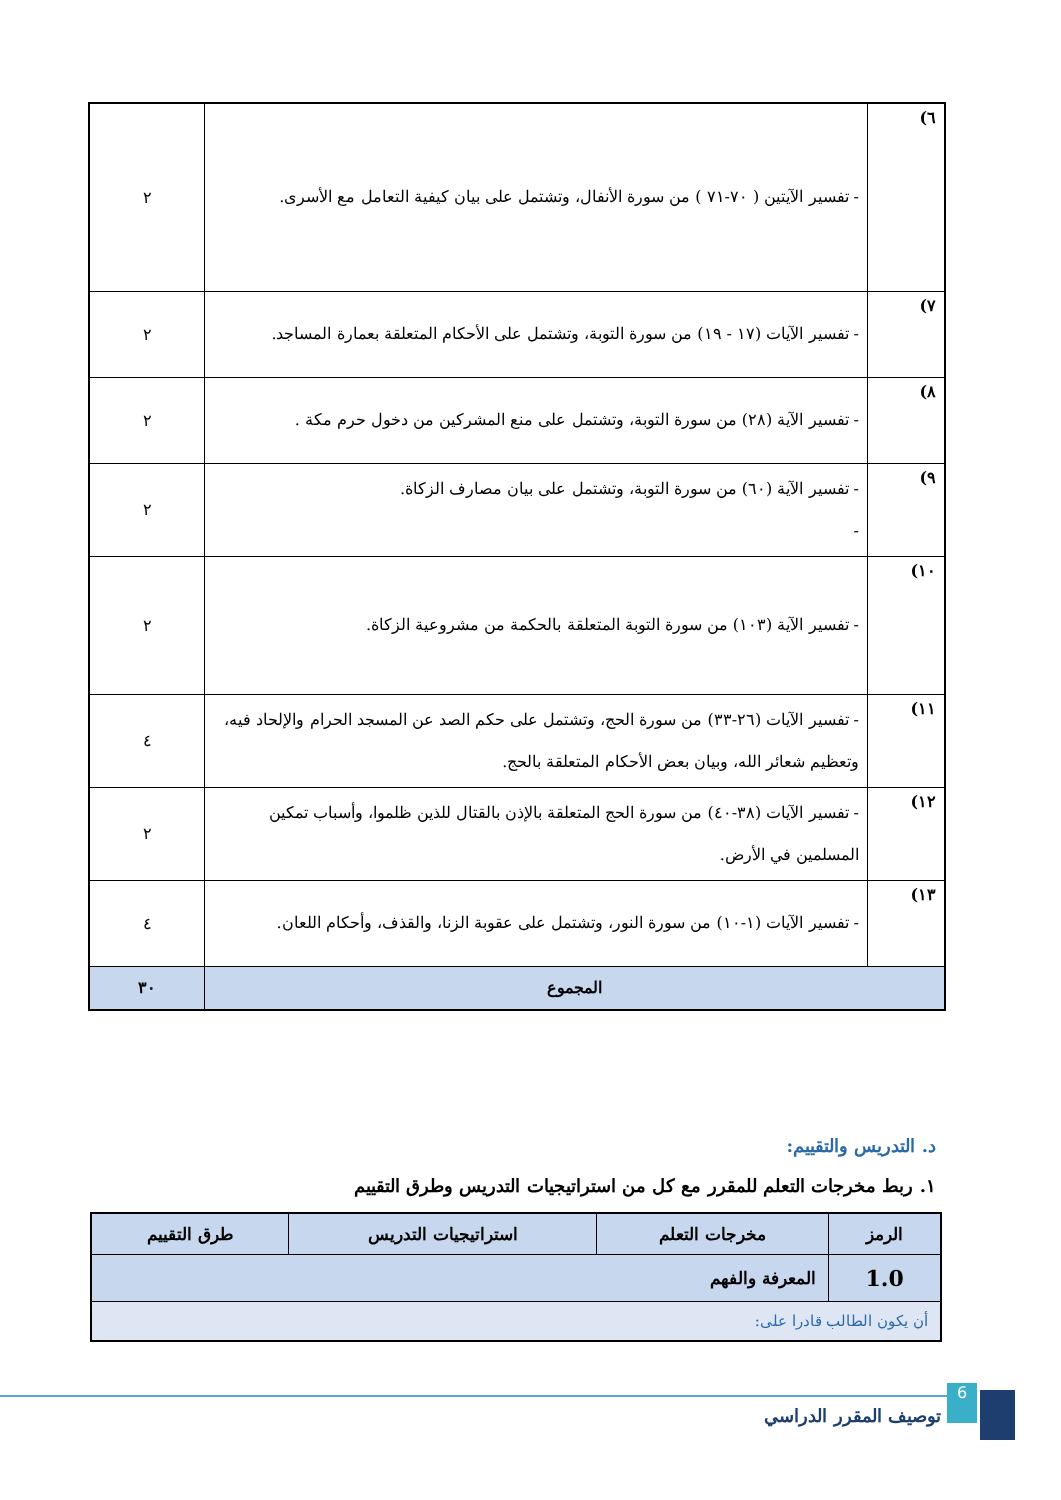| ٦) | - تفسير الآيتين ( ٧٠-٧١ ) من سورة الأنفال، وتشتمل على بيان كيفية التعامل مع الأسرى. | ٢ |
| ٧) | - تفسير الآيات (١٧ - ١٩) من سورة التوبة، وتشتمل على الأحكام المتعلقة بعمارة المساجد. | ٢ |
| ٨) | - تفسير الآية (٢٨) من سورة التوبة، وتشتمل على منع المشركين من دخول حرم مكة . | ٢ |
| ٩) | - تفسير الآية (٦٠) من سورة التوبة، وتشتمل على بيان مصارف الزكاة. - | ٢ |
| ١٠) | - تفسير الآية (١٠٣) من سورة التوبة المتعلقة بالحكمة من مشروعية الزكاة. | ٢ |
| ١١) | - تفسير الآيات (٢٦-٣٣) من سورة الحج، وتشتمل على حكم الصد عن المسجد الحرام والإلحاد فيه، وتعظيم شعائر الله، وبيان بعض الأحكام المتعلقة بالحج. | ٤ |
| ١٢) | - تفسير الآيات (٣٨-٤٠) من سورة الحج المتعلقة بالإذن بالقتال للذين ظلموا، وأسباب تمكين المسلمين في الأرض. | ٢ |
| ١٣) | - تفسير الآيات (١-١٠) من سورة النور، وتشتمل على عقوبة الزنا، والقذف، وأحكام اللعان. | ٤ |
| المجموع | | ٣٠ |
د. التدريس والتقييم:
١. ربط مخرجات التعلم للمقرر مع كل من استراتيجيات التدريس وطرق التقييم
| الرمز | مخرجات التعلم | استراتيجيات التدريس | طرق التقييم |
| --- | --- | --- | --- |
| 1.0 | المعرفة والفهم | | |
| أن يكون الطالب قادرا على: | | | |
6
توصيف المقرر الدراسي